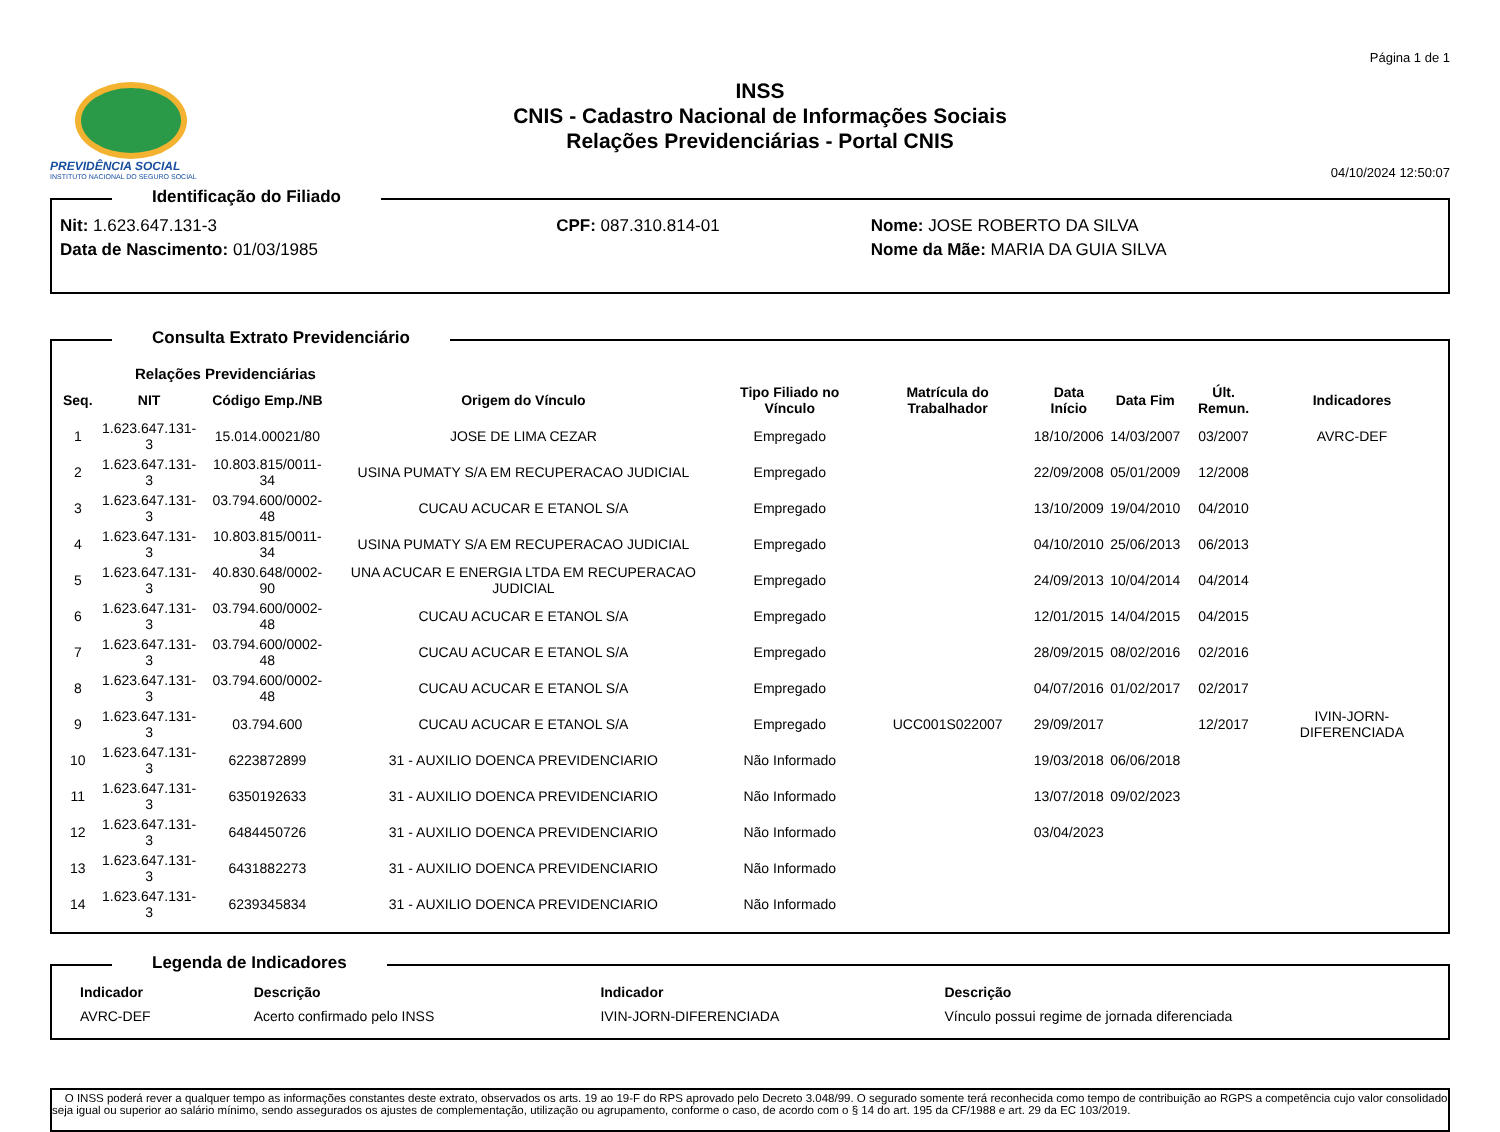PREVIDÊNCIA SOCIAL
INSTITUTO NACIONAL DO SEGURO SOCIAL
INSS
CNIS - Cadastro Nacional de Informações Sociais
Relações Previdenciárias - Portal CNIS
Página 1 de 1
04/10/2024 12:50:07
Identificação do Filiado
| Nit: 1.623.647.131-3 | CPF: 087.310.814-01 | Nome: JOSE ROBERTO DA SILVA |
| Data de Nascimento: 01/03/1985 | | Nome da Mãe: MARIA DA GUIA SILVA |
Consulta Extrato Previdenciário
Relações Previdenciárias
| Seq. | NIT | Código Emp./NB | Origem do Vínculo | Tipo Filiado no Vínculo | Matrícula do Trabalhador | Data Início | Data Fim | Últ. Remun. | Indicadores |
| --- | --- | --- | --- | --- | --- | --- | --- | --- | --- |
| 1 | 1.623.647.131-3 | 15.014.00021/80 | JOSE DE LIMA CEZAR | Empregado | | 18/10/2006 | 14/03/2007 | 03/2007 | AVRC-DEF |
| 2 | 1.623.647.131-3 | 10.803.815/0011-34 | USINA PUMATY S/A EM RECUPERACAO JUDICIAL | Empregado | | 22/09/2008 | 05/01/2009 | 12/2008 | |
| 3 | 1.623.647.131-3 | 03.794.600/0002-48 | CUCAU ACUCAR E ETANOL S/A | Empregado | | 13/10/2009 | 19/04/2010 | 04/2010 | |
| 4 | 1.623.647.131-3 | 10.803.815/0011-34 | USINA PUMATY S/A EM RECUPERACAO JUDICIAL | Empregado | | 04/10/2010 | 25/06/2013 | 06/2013 | |
| 5 | 1.623.647.131-3 | 40.830.648/0002-90 | UNA ACUCAR E ENERGIA LTDA EM RECUPERACAO JUDICIAL | Empregado | | 24/09/2013 | 10/04/2014 | 04/2014 | |
| 6 | 1.623.647.131-3 | 03.794.600/0002-48 | CUCAU ACUCAR E ETANOL S/A | Empregado | | 12/01/2015 | 14/04/2015 | 04/2015 | |
| 7 | 1.623.647.131-3 | 03.794.600/0002-48 | CUCAU ACUCAR E ETANOL S/A | Empregado | | 28/09/2015 | 08/02/2016 | 02/2016 | |
| 8 | 1.623.647.131-3 | 03.794.600/0002-48 | CUCAU ACUCAR E ETANOL S/A | Empregado | | 04/07/2016 | 01/02/2017 | 02/2017 | |
| 9 | 1.623.647.131-3 | 03.794.600 | CUCAU ACUCAR E ETANOL S/A | Empregado | UCC001S022007 | 29/09/2017 | | 12/2017 | IVIN-JORN-DIFERENCIADA |
| 10 | 1.623.647.131-3 | 6223872899 | 31 - AUXILIO DOENCA PREVIDENCIARIO | Não Informado | | 19/03/2018 | 06/06/2018 | | |
| 11 | 1.623.647.131-3 | 6350192633 | 31 - AUXILIO DOENCA PREVIDENCIARIO | Não Informado | | 13/07/2018 | 09/02/2023 | | |
| 12 | 1.623.647.131-3 | 6484450726 | 31 - AUXILIO DOENCA PREVIDENCIARIO | Não Informado | | 03/04/2023 | | | |
| 13 | 1.623.647.131-3 | 6431882273 | 31 - AUXILIO DOENCA PREVIDENCIARIO | Não Informado | | | | | |
| 14 | 1.623.647.131-3 | 6239345834 | 31 - AUXILIO DOENCA PREVIDENCIARIO | Não Informado | | | | | |
Legenda de Indicadores
| Indicador | Descrição | Indicador | Descrição |
| --- | --- | --- | --- |
| AVRC-DEF | Acerto confirmado pelo INSS | IVIN-JORN-DIFERENCIADA | Vínculo possui regime de jornada diferenciada |
O INSS poderá rever a qualquer tempo as informações constantes deste extrato, observados os arts. 19 ao 19-F do RPS aprovado pelo Decreto 3.048/99. O segurado somente terá reconhecida como tempo de contribuição ao RGPS a competência cujo valor consolidado seja igual ou superior ao salário mínimo, sendo assegurados os ajustes de complementação, utilização ou agrupamento, conforme o caso, de acordo com o § 14 do art. 195 da CF/1988 e art. 29 da EC 103/2019.